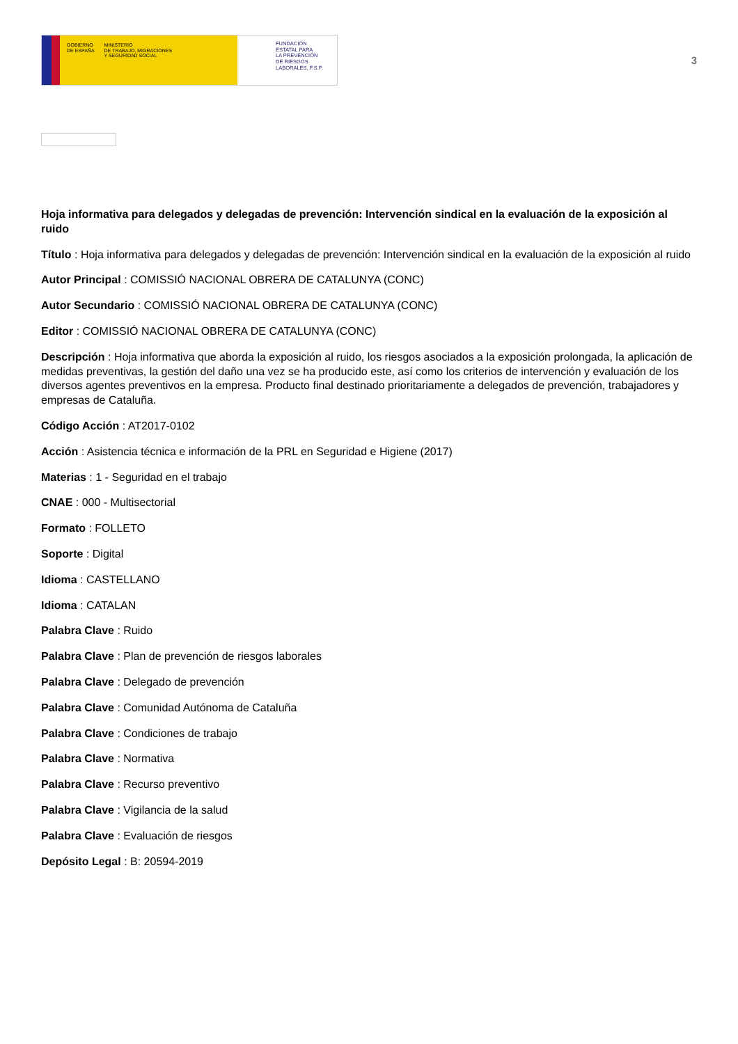GOBIERNO
DE ESPAÑA MINISTERIO
DE TRABAJO, MIGRACIONES
Y SEGURIDAD SOCIAL
FUNDACIÓN
ESTATAL PARA
LA PREVENCIÓN
DE RIESGOS
LABORALES, F.S.P.
3
Hoja informativa para delegados y delegadas de prevención: Intervención sindical en la evaluación de la exposición al ruido
Título : Hoja informativa para delegados y delegadas de prevención: Intervención sindical en la evaluación de la exposición al ruido
Autor Principal : COMISSIÓ NACIONAL OBRERA DE CATALUNYA (CONC)
Autor Secundario : COMISSIÓ NACIONAL OBRERA DE CATALUNYA (CONC)
Editor : COMISSIÓ NACIONAL OBRERA DE CATALUNYA (CONC)
Descripción : Hoja informativa que aborda la exposición al ruido, los riesgos asociados a la exposición prolongada, la aplicación de medidas preventivas, la gestión del daño una vez se ha producido este, así como los criterios de intervención y evaluación de los diversos agentes preventivos en la empresa. Producto final destinado prioritariamente a delegados de prevención, trabajadores y empresas de Cataluña.
Código Acción : AT2017-0102
Acción : Asistencia técnica e información de la PRL en Seguridad e Higiene (2017)
Materias : 1 - Seguridad en el trabajo
CNAE : 000 - Multisectorial
Formato : FOLLETO
Soporte : Digital
Idioma : CASTELLANO
Idioma : CATALAN
Palabra Clave : Ruido
Palabra Clave : Plan de prevención de riesgos laborales
Palabra Clave : Delegado de prevención
Palabra Clave : Comunidad Autónoma de Cataluña
Palabra Clave : Condiciones de trabajo
Palabra Clave : Normativa
Palabra Clave : Recurso preventivo
Palabra Clave : Vigilancia de la salud
Palabra Clave : Evaluación de riesgos
Depósito Legal : B: 20594-2019